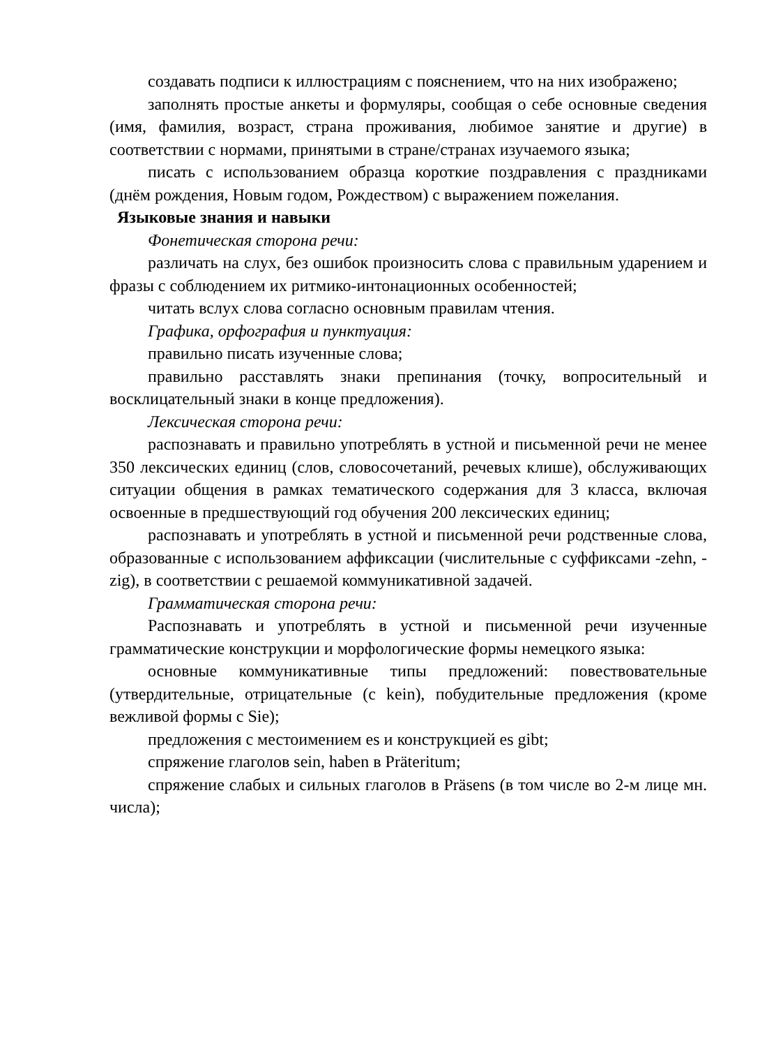создавать подписи к иллюстрациям с пояснением, что на них изображено;
заполнять простые анкеты и формуляры, сообщая о себе основные сведения (имя, фамилия, возраст, страна проживания, любимое занятие и другие) в соответствии с нормами, принятыми в стране/странах изучаемого языка;
писать с использованием образца короткие поздравления с праздниками (днём рождения, Новым годом, Рождеством) с выражением пожелания.
Языковые знания и навыки
Фонетическая сторона речи:
различать на слух, без ошибок произносить слова с правильным ударением и фразы с соблюдением их ритмико-интонационных особенностей;
читать вслух слова согласно основным правилам чтения.
Графика, орфография и пунктуация:
правильно писать изученные слова;
правильно расставлять знаки препинания (точку, вопросительный и восклицательный знаки в конце предложения).
Лексическая сторона речи:
распознавать и правильно употреблять в устной и письменной речи не менее 350 лексических единиц (слов, словосочетаний, речевых клише), обслуживающих ситуации общения в рамках тематического содержания для 3 класса, включая освоенные в предшествующий год обучения 200 лексических единиц;
распознавать и употреблять в устной и письменной речи родственные слова, образованные с использованием аффиксации (числительные с суффиксами -zehn, -zig), в соответствии с решаемой коммуникативной задачей.
Грамматическая сторона речи:
Распознавать и употреблять в устной и письменной речи изученные грамматические конструкции и морфологические формы немецкого языка:
основные коммуникативные типы предложений: повествовательные (утвердительные, отрицательные (с kein), побудительные предложения (кроме вежливой формы с Sie);
предложения с местоимением es и конструкцией es gibt;
спряжение глаголов sein, haben в Präteritum;
спряжение слабых и сильных глаголов в Präsens (в том числе во 2-м лице мн. числа);